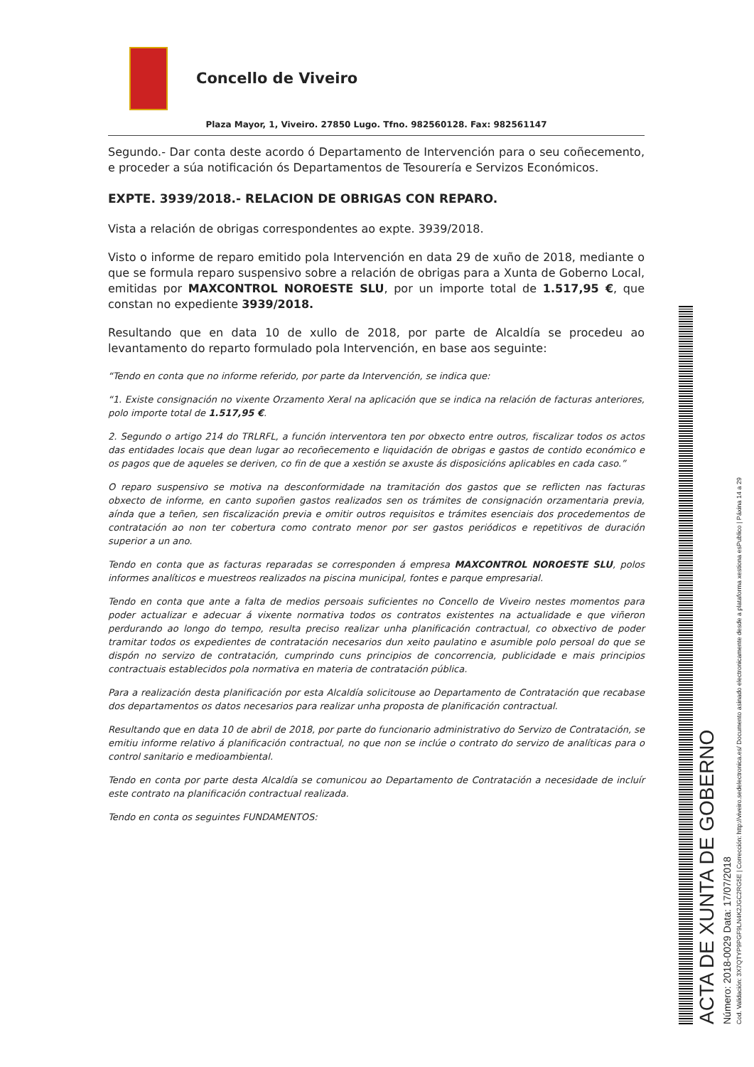Concello de Viveiro
Plaza Mayor, 1, Viveiro. 27850 Lugo. Tfno. 982560128. Fax: 982561147
Segundo.- Dar conta deste acordo ó Departamento de Intervención para o seu coñecemento, e proceder a súa notificación ós Departamentos de Tesourería e Servizos Económicos.
EXPTE. 3939/2018.- RELACION DE OBRIGAS CON REPARO.
Vista a relación de obrigas correspondentes ao expte. 3939/2018.
Visto o informe de reparo emitido pola Intervención en data 29 de xuño de 2018, mediante o que se formula reparo suspensivo sobre a relación de obrigas para a Xunta de Goberno Local, emitidas por MAXCONTROL NOROESTE SLU, por un importe total de 1.517,95 €, que constan no expediente 3939/2018.
Resultando que en data 10 de xullo de 2018, por parte de Alcaldía se procedeu ao levantamento do reparto formulado pola Intervención, en base aos seguinte:
“Tendo en conta que no informe referido, por parte da Intervención, se indica que:
“1. Existe consignación no vixente Orzamento Xeral na aplicación que se indica na relación de facturas anteriores, polo importe total de 1.517,95 €.
2. Segundo o artigo 214 do TRLRFL, a función interventora ten por obxecto entre outros, fiscalizar todos os actos das entidades locais que dean lugar ao recoñecemento e liquidación de obrigas e gastos de contido económico e os pagos que de aqueles se deriven, co fin de que a xestión se axuste ás disposicións aplicables en cada caso.”
O reparo suspensivo se motiva na desconformidade na tramitación dos gastos que se reflicten nas facturas obxecto de informe, en canto supoñen gastos realizados sen os trámites de consignación orzamentaria previa, aínda que a teñen, sen fiscalización previa e omitir outros requisitos e trámites esenciais dos procedementos de contratación ao non ter cobertura como contrato menor por ser gastos periódicos e repetitivos de duración superior a un ano.
Tendo en conta que as facturas reparadas se corresponden á empresa MAXCONTROL NOROESTE SLU, polos informes analíticos e muestreos realizados na piscina municipal, fontes e parque empresarial.
Tendo en conta que ante a falta de medios persoais suficientes no Concello de Viveiro nestes momentos para poder actualizar e adecuar á vixente normativa todos os contratos existentes na actualidade e que viñeron perdurando ao longo do tempo, resulta preciso realizar unha planificación contractual, co obxectivo de poder tramitar todos os expedientes de contratación necesarios dun xeito paulatino e asumible polo persoal do que se dispón no servizo de contratación, cumprindo cuns principios de concorrencia, publicidade e mais principios contractuais establecidos pola normativa en materia de contratación pública.
Para a realización desta planificación por esta Alcaldía solicitouse ao Departamento de Contratación que recabase dos departamentos os datos necesarios para realizar unha proposta de planificación contractual.
Resultando que en data 10 de abril de 2018, por parte do funcionario administrativo do Servizo de Contratación, se emitiu informe relativo á planificación contractual, no que non se inclúe o contrato do servizo de analíticas para o control sanitario e medioambiental.
Tendo en conta por parte desta Alcaldía se comunicou ao Departamento de Contratación a necesidade de incluír este contrato na planificación contractual realizada.
Tendo en conta os seguintes FUNDAMENTOS:
ACTA DE XUNTA DE GOBERNO
Número: 2018-0029 Data: 17/07/2018
Cod. Validación: 3X7QTYP9PGF9LN4K2JGC2RG5E | Corrección: http://viveiro.sedelectronica.es/ Documento asinado electronicamente desde a plataforma xestiona esPublico | Páxina 14 a 29